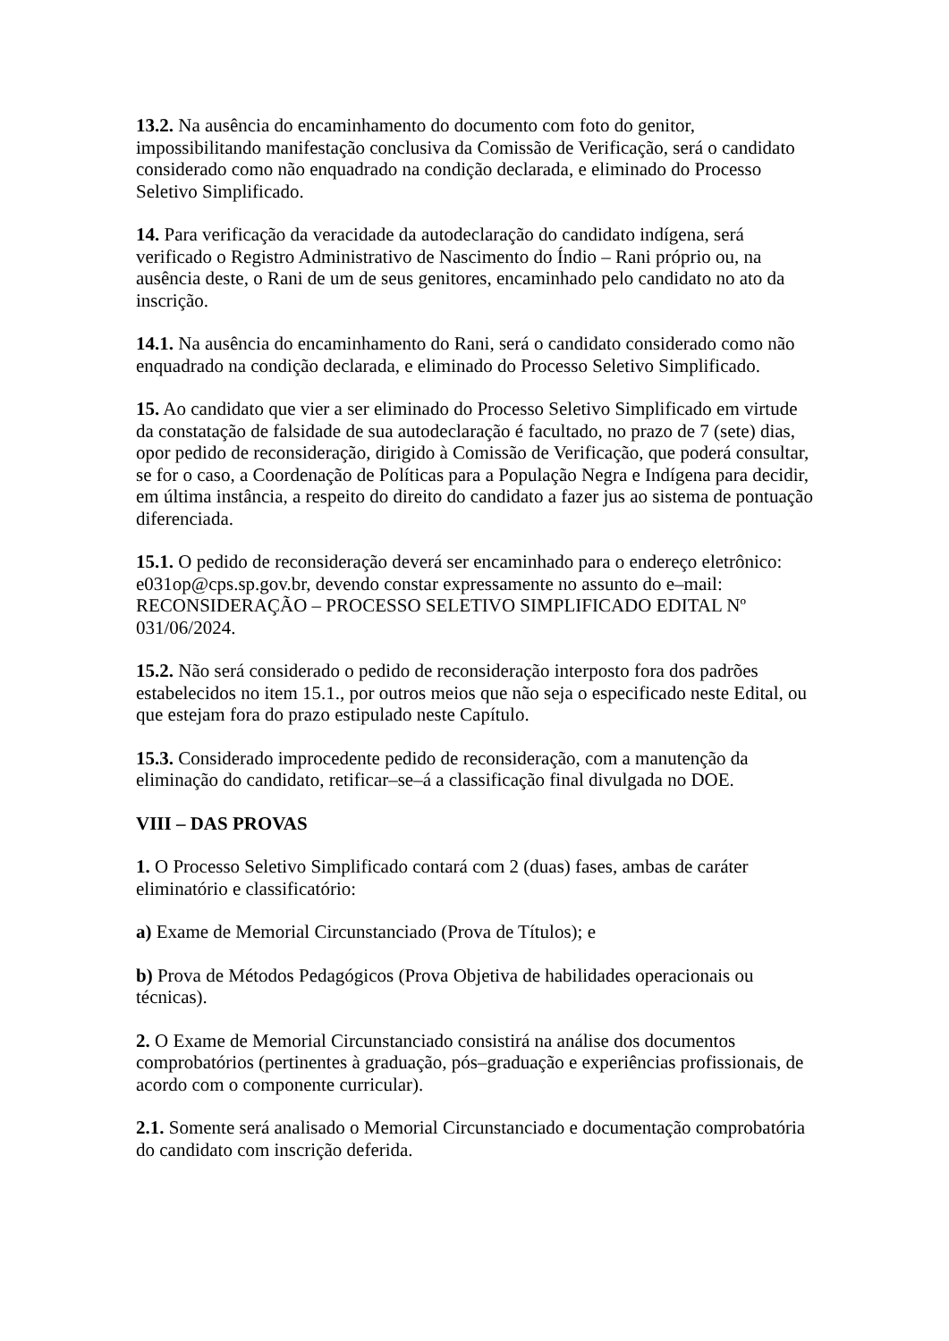13.2. Na ausência do encaminhamento do documento com foto do genitor, impossibilitando manifestação conclusiva da Comissão de Verificação, será o candidato considerado como não enquadrado na condição declarada, e eliminado do Processo Seletivo Simplificado.
14. Para verificação da veracidade da autodeclaração do candidato indígena, será verificado o Registro Administrativo de Nascimento do Índio – Rani próprio ou, na ausência deste, o Rani de um de seus genitores, encaminhado pelo candidato no ato da inscrição.
14.1. Na ausência do encaminhamento do Rani, será o candidato considerado como não enquadrado na condição declarada, e eliminado do Processo Seletivo Simplificado.
15. Ao candidato que vier a ser eliminado do Processo Seletivo Simplificado em virtude da constatação de falsidade de sua autodeclaração é facultado, no prazo de 7 (sete) dias, opor pedido de reconsideração, dirigido à Comissão de Verificação, que poderá consultar, se for o caso, a Coordenação de Políticas para a População Negra e Indígena para decidir, em última instância, a respeito do direito do candidato a fazer jus ao sistema de pontuação diferenciada.
15.1. O pedido de reconsideração deverá ser encaminhado para o endereço eletrônico: e031op@cps.sp.gov.br, devendo constar expressamente no assunto do e–mail: RECONSIDERAÇÃO – PROCESSO SELETIVO SIMPLIFICADO EDITAL Nº 031/06/2024.
15.2. Não será considerado o pedido de reconsideração interposto fora dos padrões estabelecidos no item 15.1., por outros meios que não seja o especificado neste Edital, ou que estejam fora do prazo estipulado neste Capítulo.
15.3. Considerado improcedente pedido de reconsideração, com a manutenção da eliminação do candidato, retificar–se–á a classificação final divulgada no DOE.
VIII – DAS PROVAS
1. O Processo Seletivo Simplificado contará com 2 (duas) fases, ambas de caráter eliminatório e classificatório:
a) Exame de Memorial Circunstanciado (Prova de Títulos); e
b) Prova de Métodos Pedagógicos (Prova Objetiva de habilidades operacionais ou técnicas).
2. O Exame de Memorial Circunstanciado consistirá na análise dos documentos comprobatórios (pertinentes à graduação, pós–graduação e experiências profissionais, de acordo com o componente curricular).
2.1. Somente será analisado o Memorial Circunstanciado e documentação comprobatória do candidato com inscrição deferida.